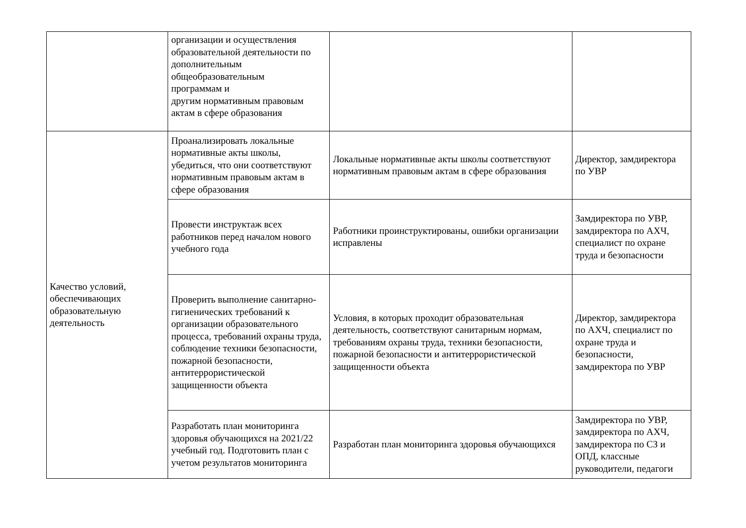| | организации и осуществления образовательной деятельности по дополнительным общеобразовательным программам и другим нормативным правовым актам в сфере образования | | |
| Качество условий, обеспечивающих образовательную деятельность | Проанализировать локальные нормативные акты школы, убедиться, что они соответствуют нормативным правовым актам в сфере образования | Локальные нормативные акты школы соответствуют нормативным правовым актам в сфере образования | Директор, замдиректора по УВР |
| | Провести инструктаж всех работников перед началом нового учебного года | Работники проинструктированы, ошибки организации исправлены | Замдиректора по УВР, замдиректора по АХЧ, специалист по охране труда и безопасности |
| | Проверить выполнение санитарно-гигиенических требований к организации образовательного процесса, требований охраны труда, соблюдение техники безопасности, пожарной безопасности, антитеррористической защищенности объекта | Условия, в которых проходит образовательная деятельность, соответствуют санитарным нормам, требованиям охраны труда, техники безопасности, пожарной безопасности и антитеррористической защищенности объекта | Директор, замдиректора по АХЧ, специалист по охране труда и безопасности, замдиректора по УВР |
| | Разработать план мониторинга здоровья обучающихся на 2021/22 учебный год. Подготовить план с учетом результатов мониторинга | Разработан план мониторинга здоровья обучающихся | Замдиректора по УВР, замдиректора по АХЧ, замдиректора по СЗ и ОПД, классные руководители, педагоги |